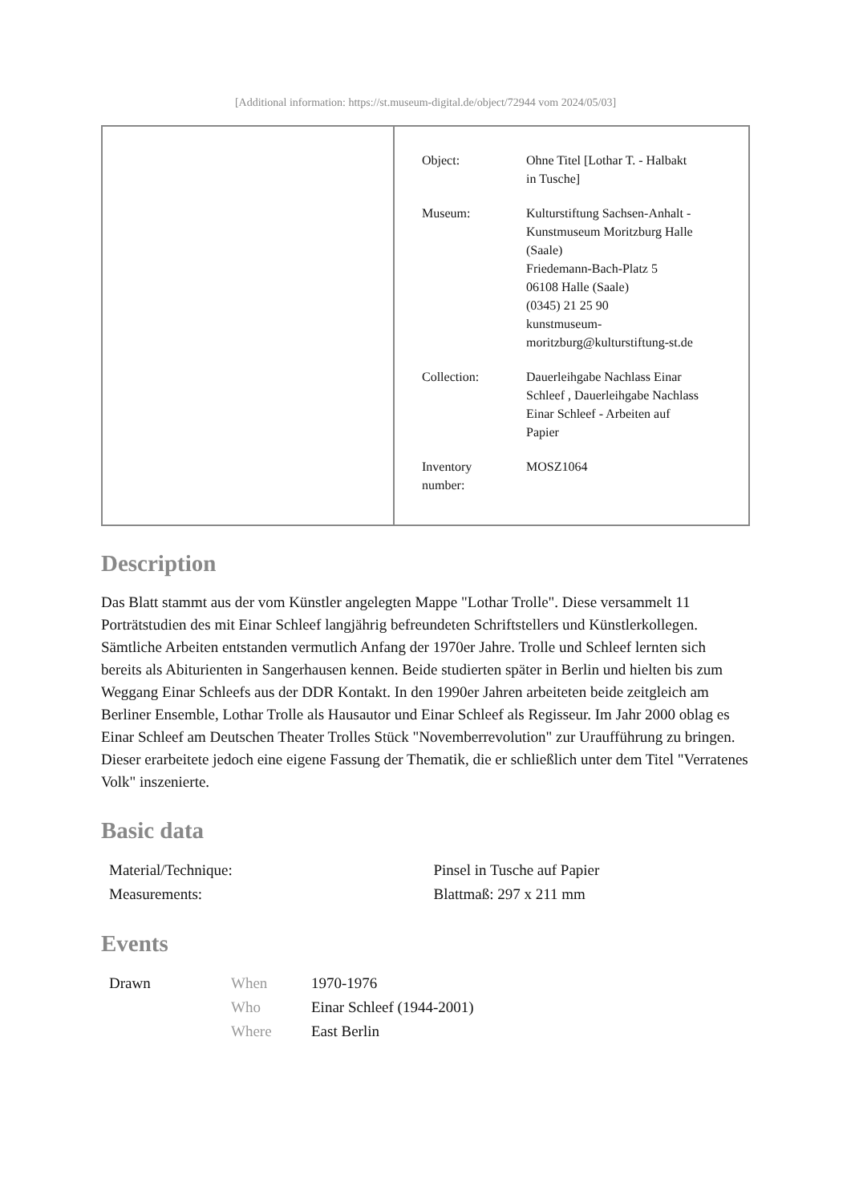[Additional information: https://st.museum-digital.de/object/72944 vom 2024/05/03]
| Object: | Ohne Titel [Lothar T. - Halbakt in Tusche] |
| Museum: | Kulturstiftung Sachsen-Anhalt - Kunstmuseum Moritzburg Halle (Saale) Friedemann-Bach-Platz 5 06108 Halle (Saale) (0345) 21 25 90 kunstmuseum- moritzburg@kulturstiftung-st.de |
| Collection: | Dauerleihgabe Nachlass Einar Schleef , Dauerleihgabe Nachlass Einar Schleef - Arbeiten auf Papier |
| Inventory number: | MOSZ1064 |
Description
Das Blatt stammt aus der vom Künstler angelegten Mappe "Lothar Trolle". Diese versammelt 11 Porträtstudien des mit Einar Schleef langjährig befreundeten Schriftstellers und Künstlerkollegen. Sämtliche Arbeiten entstanden vermutlich Anfang der 1970er Jahre. Trolle und Schleef lernten sich bereits als Abiturienten in Sangerhausen kennen. Beide studierten später in Berlin und hielten bis zum Weggang Einar Schleefs aus der DDR Kontakt. In den 1990er Jahren arbeiteten beide zeitgleich am Berliner Ensemble, Lothar Trolle als Hausautor und Einar Schleef als Regisseur. Im Jahr 2000 oblag es Einar Schleef am Deutschen Theater Trolles Stück "Novemberrevolution" zur Uraufführung zu bringen. Dieser erarbeitete jedoch eine eigene Fassung der Thematik, die er schließlich unter dem Titel "Verratenes Volk" inszenierte.
Basic data
| Material/Technique: | Pinsel in Tusche auf Papier |
| Measurements: | Blattmaß: 297 x 211 mm |
Events
| Drawn | When | 1970-1976 |
| | Who | Einar Schleef (1944-2001) |
| | Where | East Berlin |